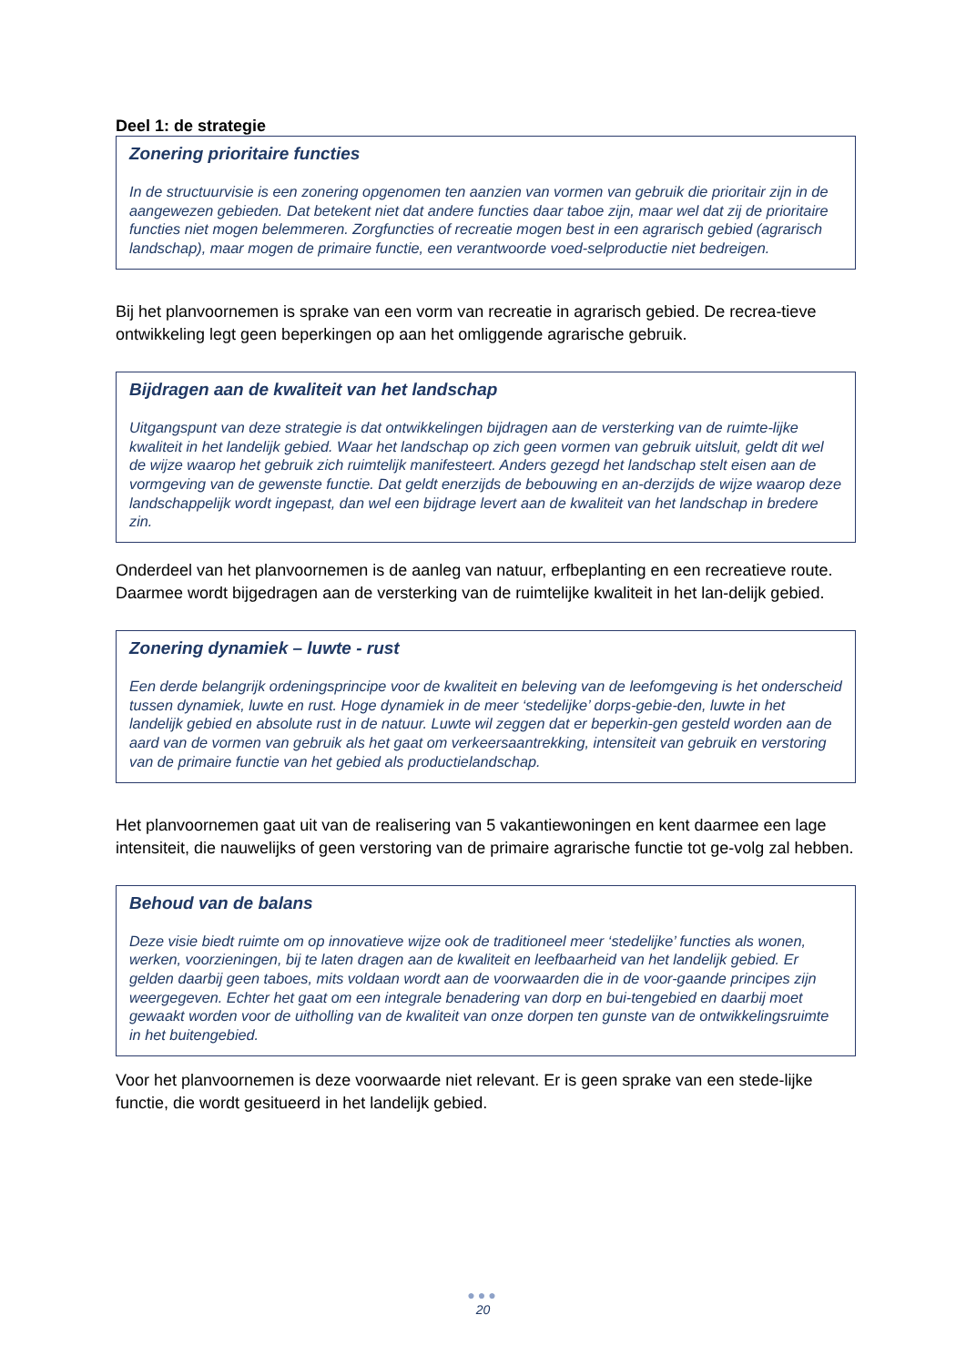Deel 1: de strategie
Zonering prioritaire functies
In de structuurvisie is een zonering opgenomen ten aanzien van vormen van gebruik die prioritair zijn in de aangewezen gebieden. Dat betekent niet dat andere functies daar taboe zijn, maar wel dat zij de prioritaire functies niet mogen belemmeren. Zorgfuncties of recreatie mogen best in een agrarisch gebied (agrarisch landschap), maar mogen de primaire functie, een verantwoorde voed-selproductie niet bedreigen.
Bij het planvoornemen is sprake van een vorm van recreatie in agrarisch gebied. De recrea-tieve ontwikkeling legt geen beperkingen op aan het omliggende agrarische gebruik.
Bijdragen aan de kwaliteit van het landschap
Uitgangspunt van deze strategie is dat ontwikkelingen bijdragen aan de versterking van de ruimte-lijke kwaliteit in het landelijk gebied. Waar het landschap op zich geen vormen van gebruik uitsluit, geldt dit wel de wijze waarop het gebruik zich ruimtelijk manifesteert. Anders gezegd het landschap stelt eisen aan de vormgeving van de gewenste functie. Dat geldt enerzijds de bebouwing en an-derzijds de wijze waarop deze landschappelijk wordt ingepast, dan wel een bijdrage levert aan de kwaliteit van het landschap in bredere zin.
Onderdeel van het planvoornemen is de aanleg van natuur, erfbeplanting en een recreatieve route. Daarmee wordt bijgedragen aan de versterking van de ruimtelijke kwaliteit in het lan-delijk gebied.
Zonering dynamiek – luwte - rust
Een derde belangrijk ordeningsprincipe voor de kwaliteit en beleving van de leefomgeving is het onderscheid tussen dynamiek, luwte en rust. Hoge dynamiek in de meer ‘stedelijke’ dorps-gebie-den, luwte in het landelijk gebied en absolute rust in de natuur. Luwte wil zeggen dat er beperkin-gen gesteld worden aan de aard van de vormen van gebruik als het gaat om verkeersaantrekking, intensiteit van gebruik en verstoring van de primaire functie van het gebied als productielandschap.
Het planvoornemen gaat uit van de realisering van 5 vakantiewoningen en kent daarmee een lage intensiteit, die nauwelijks of geen verstoring van de primaire agrarische functie tot ge-volg zal hebben.
Behoud van de balans
Deze visie biedt ruimte om op innovatieve wijze ook de traditioneel meer ‘stedelijke’ functies als wonen, werken, voorzieningen, bij te laten dragen aan de kwaliteit en leefbaarheid van het landelijk gebied. Er gelden daarbij geen taboes, mits voldaan wordt aan de voorwaarden die in de voor-gaande principes zijn weergegeven. Echter het gaat om een integrale benadering van dorp en bui-tengebied en daarbij moet gewaakt worden voor de uitholling van de kwaliteit van onze dorpen ten gunste van de ontwikkelingsruimte in het buitengebied.
Voor het planvoornemen is deze voorwaarde niet relevant. Er is geen sprake van een stede-lijke functie, die wordt gesitueerd in het landelijk gebied.
●●●
20